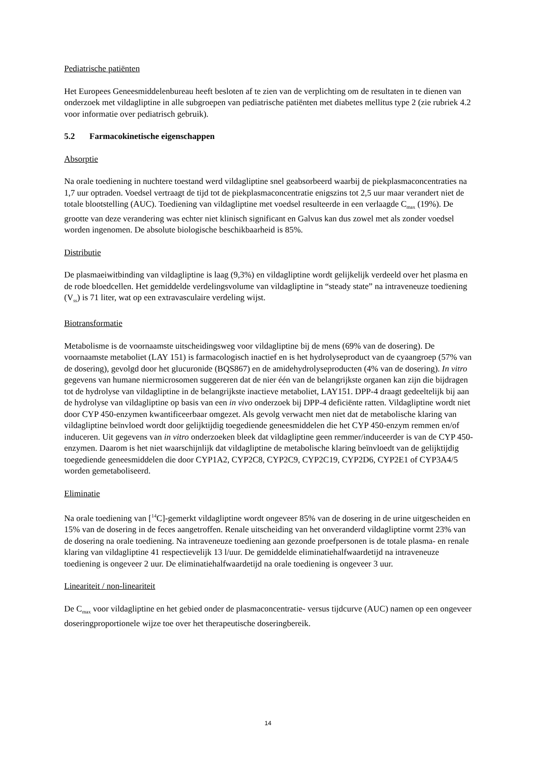Pediatrische patiënten
Het Europees Geneesmiddelenbureau heeft besloten af te zien van de verplichting om de resultaten in te dienen van onderzoek met vildagliptine in alle subgroepen van pediatrische patiënten met diabetes mellitus type 2 (zie rubriek 4.2 voor informatie over pediatrisch gebruik).
5.2 Farmacokinetische eigenschappen
Absorptie
Na orale toediening in nuchtere toestand werd vildagliptine snel geabsorbeerd waarbij de piekplasmaconcentraties na 1,7 uur optraden. Voedsel vertraagt de tijd tot de piekplasmaconcentratie enigszins tot 2,5 uur maar verandert niet de totale blootstelling (AUC). Toediening van vildagliptine met voedsel resulteerde in een verlaagde C<sub>max</sub> (19%). De grootte van deze verandering was echter niet klinisch significant en Galvus kan dus zowel met als zonder voedsel worden ingenomen. De absolute biologische beschikbaarheid is 85%.
Distributie
De plasmaeiwitbinding van vildagliptine is laag (9,3%) en vildagliptine wordt gelijkelijk verdeeld over het plasma en de rode bloedcellen. Het gemiddelde verdelingsvolume van vildagliptine in “steady state” na intraveneuze toediening (V<sub>ss</sub>) is 71 liter, wat op een extravasculaire verdeling wijst.
Biotransformatie
Metabolisme is de voornaamste uitscheidingsweg voor vildagliptine bij de mens (69% van de dosering). De voornaamste metaboliet (LAY 151) is farmacologisch inactief en is het hydrolyseproduct van de cyaangroep (57% van de dosering), gevolgd door het glucuronide (BQS867) en de amidehydrolyseproducten (4% van de dosering). In vitro gegevens van humane niermicrosomen suggereren dat de nier één van de belangrijkste organen kan zijn die bijdragen tot de hydrolyse van vildagliptine in de belangrijkste inactieve metaboliet, LAY151. DPP-4 draagt gedeeltelijk bij aan de hydrolyse van vildagliptine op basis van een in vivo onderzoek bij DPP-4 deficiënte ratten. Vildagliptine wordt niet door CYP 450-enzymen kwantificeerbaar omgezet. Als gevolg verwacht men niet dat de metabolische klaring van vildagliptine beïnvloed wordt door gelijktijdig toegediende geneesmiddelen die het CYP 450-enzym remmen en/of induceren. Uit gegevens van in vitro onderzoeken bleek dat vildagliptine geen remmer/induceerder is van de CYP 450-enzymen. Daarom is het niet waarschijnlijk dat vildagliptine de metabolische klaring beïnvloedt van de gelijktijdig toegediende geneesmiddelen die door CYP1A2, CYP2C8, CYP2C9, CYP2C19, CYP2D6, CYP2E1 of CYP3A4/5 worden gemetaboliseerd.
Eliminatie
Na orale toediening van [<sup>14</sup>C]-gemerkt vildagliptine wordt ongeveer 85% van de dosering in de urine uitgescheiden en 15% van de dosering in de feces aangetroffen. Renale uitscheiding van het onveranderd vildagliptine vormt 23% van de dosering na orale toediening. Na intraveneuze toediening aan gezonde proefpersonen is de totale plasma- en renale klaring van vildagliptine 41 respectievelijk 13 l/uur. De gemiddelde eliminatiehalfwaardetijd na intraveneuze toediening is ongeveer 2 uur. De eliminatiehalfwaardetijd na orale toediening is ongeveer 3 uur.
Lineariteit / non-lineariteit
De C<sub>max</sub> voor vildagliptine en het gebied onder de plasmaconcentratie- versus tijdcurve (AUC) namen op een ongeveer doseringproportionele wijze toe over het therapeutische doseringbereik.
14